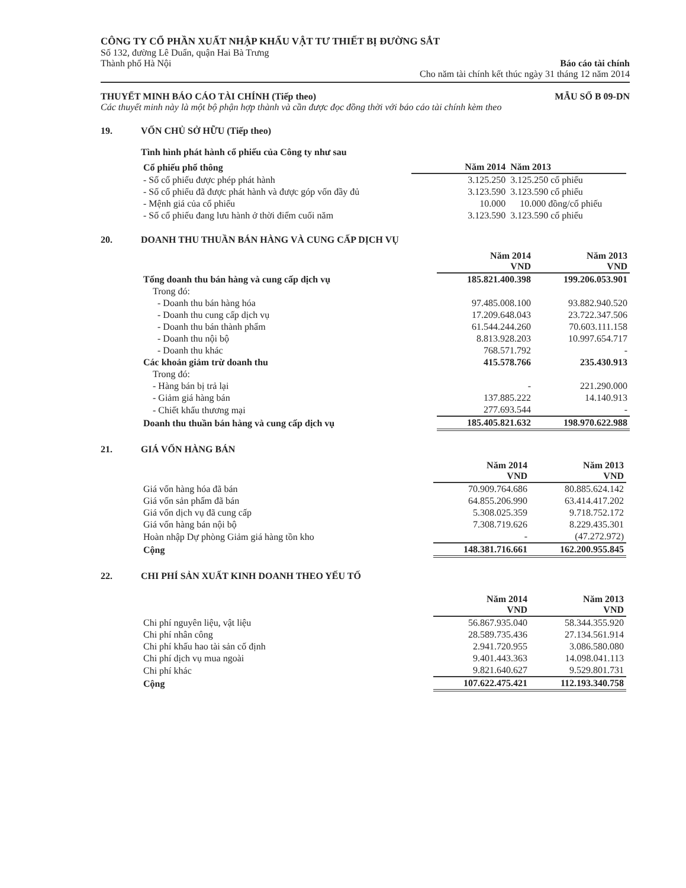CÔNG TY CỔ PHẦN XUẤT NHẬP KHẨU VẬT TƯ THIẾT BỊ ĐƯỜNG SẮT
Số 132, đường Lê Duẩn, quận Hai Bà Trưng
Báo cáo tài chính
Cho năm tài chính kết thúc ngày 31 tháng 12 năm 2014
Thành phố Hà Nội
MẪU SỐ B 09-DN THUYẾT MINH BÁO CÁO TÀI CHÍNH (Tiếp theo)
Các thuyết minh này là một bộ phận hợp thành và cần được đọc đồng thời với báo cáo tài chính kèm theo
19. VỐN CHỦ SỞ HỮU (Tiếp theo)
Tình hình phát hành cổ phiếu của Công ty như sau
| Cổ phiếu phổ thông | Năm 2014 | Năm 2013 |
| - Số cổ phiếu được phép phát hành | 3.125.250 | 3.125.250 cổ phiếu |
| - Số cổ phiếu đã được phát hành và được góp vốn đầy đủ | 3.123.590 | 3.123.590 cổ phiếu |
| - Mệnh giá của cổ phiếu | 10.000 | 10.000 đồng/cổ phiếu |
| - Số cổ phiếu đang lưu hành ở thời điểm cuối năm | 3.123.590 | 3.123.590 cổ phiếu |
20. DOANH THU THUẦN BÁN HÀNG VÀ CUNG CẤP DỊCH VỤ
| | Năm 2014 VND | Năm 2013 VND |
| Tổng doanh thu bán hàng và cung cấp dịch vụ | 185.821.400.398 | 199.206.053.901 |
| Trong đó: | | |
| - Doanh thu bán hàng hóa | 97.485.008.100 | 93.882.940.520 |
| - Doanh thu cung cấp dịch vụ | 17.209.648.043 | 23.722.347.506 |
| - Doanh thu bán thành phẩm | 61.544.244.260 | 70.603.111.158 |
| - Doanh thu nội bộ | 8.813.928.203 | 10.997.654.717 |
| - Doanh thu khác | 768.571.792 | - |
| Các khoản giảm trừ doanh thu | 415.578.766 | 235.430.913 |
| Trong đó: | | |
| - Hàng bán bị trả lại | - | 221.290.000 |
| - Giảm giá hàng bán | 137.885.222 | 14.140.913 |
| - Chiết khấu thương mại | 277.693.544 | - |
| Doanh thu thuần bán hàng và cung cấp dịch vụ | 185.405.821.632 | 198.970.622.988 |
21. GIÁ VỐN HÀNG BÁN
| | Năm 2014 VND | Năm 2013 VND |
| Giá vốn hàng hóa đã bán | 70.909.764.686 | 80.885.624.142 |
| Giá vốn sản phẩm đã bán | 64.855.206.990 | 63.414.417.202 |
| Giá vốn dịch vụ đã cung cấp | 5.308.025.359 | 9.718.752.172 |
| Giá vốn hàng bán nội bộ | 7.308.719.626 | 8.229.435.301 |
| Hoàn nhập Dự phòng Giảm giá hàng tồn kho | - | (47.272.972) |
| Cộng | 148.381.716.661 | 162.200.955.845 |
22. CHI PHÍ SẢN XUẤT KINH DOANH THEO YẾU TỐ
| | Năm 2014 VND | Năm 2013 VND |
| Chi phí nguyên liệu, vật liệu | 56.867.935.040 | 58.344.355.920 |
| Chi phí nhân công | 28.589.735.436 | 27.134.561.914 |
| Chi phí khấu hao tài sản cố định | 2.941.720.955 | 3.086.580.080 |
| Chi phí dịch vụ mua ngoài | 9.401.443.363 | 14.098.041.113 |
| Chi phí khác | 9.821.640.627 | 9.529.801.731 |
| Cộng | 107.622.475.421 | 112.193.340.758 |